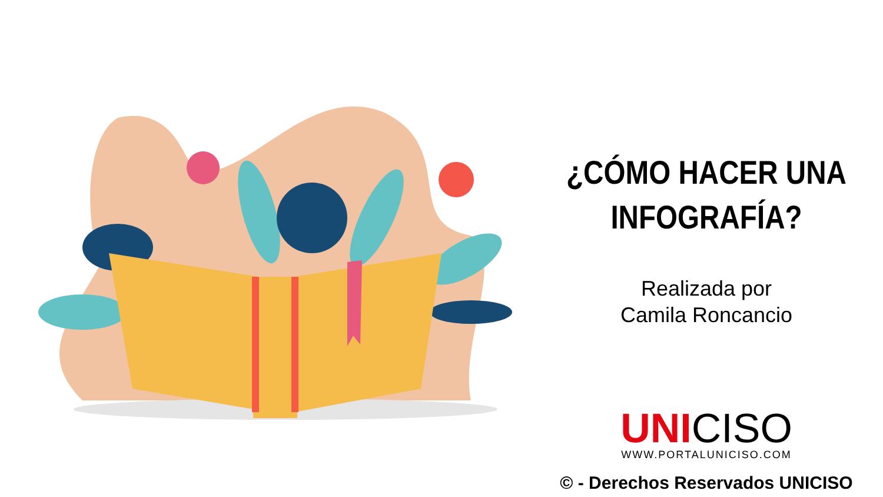¿CÓMO HACER UNA
INFOGRAFÍA?
Realizada por
Camila Roncancio
UNI CISO
WWW.PORTALUNICISO.COM
© - Derechos Reservados UNICISO